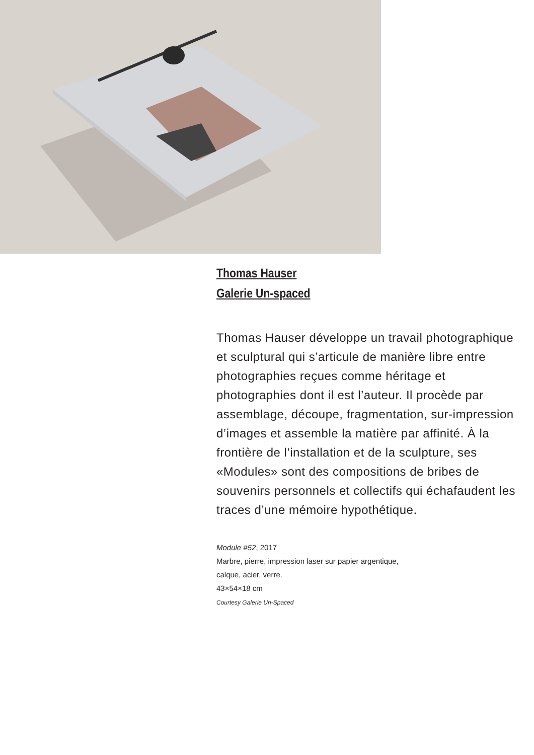Thomas Hauser
Galerie Un-spaced
Thomas Hauser développe un travail photographique et sculptural qui s’articule de manière libre entre photographies reçues comme héritage et photographies dont il est l’auteur. Il procède par assemblage, découpe, fragmentation, sur-impression d’images et assemble la matière par affinité. À la frontière de l’installation et de la sculpture, ses «Modules» sont des compositions de bribes de souvenirs personnels et collectifs qui échafaudent les traces d’une mémoire hypothétique.
Module #52, 2017
Marbre, pierre, impression laser sur papier argentique,
calque, acier, verre.
43×54×18 cm
Courtesy Galerie Un-Spaced